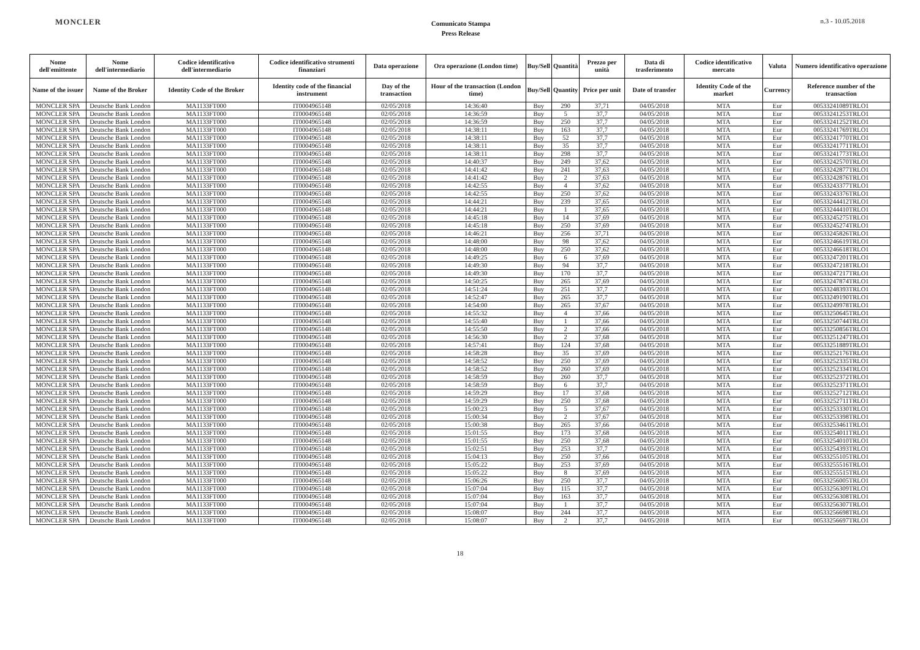MONCLER
Comunicato Stampa
Press Release
n.3 - 10.05.2018
| Nome dell'emittente | Nome dell'intermediario | Codice identificativo dell'intermediario | Codice identificativo strumenti finanziari | Data operazione | Ora operazione (London time) | Buy/Sell | Quantità | Prezzo per unità | Data di trasferimento | Codice identificativo mercato | Valuta | Numero identificativo operazione |
| --- | --- | --- | --- | --- | --- | --- | --- | --- | --- | --- | --- | --- |
| Name of the issuer | Name of the Broker | Identity Code of the Broker | Identity code of the financial instrument | Day of the transaction | Hour of the transaction (London time) | Buy/Sell | Quantity | Price per unit | Date of transfer | Identity Code of the market | Currency | Reference number of the transaction |
| MONCLER SPA | Deutsche Bank London | MA1133FT000 | IT0004965148 | 02/05/2018 | 14:36:40 | Buy | 290 | 37,71 | 04/05/2018 | MTA | Eur | 00533241089TRLO1 |
| MONCLER SPA | Deutsche Bank London | MA1133FT000 | IT0004965148 | 02/05/2018 | 14:36:59 | Buy | 5 | 37,7 | 04/05/2018 | MTA | Eur | 00533241253TRLO1 |
| MONCLER SPA | Deutsche Bank London | MA1133FT000 | IT0004965148 | 02/05/2018 | 14:36:59 | Buy | 250 | 37,7 | 04/05/2018 | MTA | Eur | 00533241252TRLO1 |
| MONCLER SPA | Deutsche Bank London | MA1133FT000 | IT0004965148 | 02/05/2018 | 14:38:11 | Buy | 163 | 37,7 | 04/05/2018 | MTA | Eur | 00533241769TRLO1 |
| MONCLER SPA | Deutsche Bank London | MA1133FT000 | IT0004965148 | 02/05/2018 | 14:38:11 | Buy | 52 | 37,7 | 04/05/2018 | MTA | Eur | 00533241770TRLO1 |
| MONCLER SPA | Deutsche Bank London | MA1133FT000 | IT0004965148 | 02/05/2018 | 14:38:11 | Buy | 35 | 37,7 | 04/05/2018 | MTA | Eur | 00533241771TRLO1 |
| MONCLER SPA | Deutsche Bank London | MA1133FT000 | IT0004965148 | 02/05/2018 | 14:38:11 | Buy | 298 | 37,7 | 04/05/2018 | MTA | Eur | 00533241773TRLO1 |
| MONCLER SPA | Deutsche Bank London | MA1133FT000 | IT0004965148 | 02/05/2018 | 14:40:37 | Buy | 249 | 37,62 | 04/05/2018 | MTA | Eur | 00533242570TRLO1 |
| MONCLER SPA | Deutsche Bank London | MA1133FT000 | IT0004965148 | 02/05/2018 | 14:41:42 | Buy | 241 | 37,63 | 04/05/2018 | MTA | Eur | 00533242877TRLO1 |
| MONCLER SPA | Deutsche Bank London | MA1133FT000 | IT0004965148 | 02/05/2018 | 14:41:42 | Buy | 2 | 37,63 | 04/05/2018 | MTA | Eur | 00533242876TRLO1 |
| MONCLER SPA | Deutsche Bank London | MA1133FT000 | IT0004965148 | 02/05/2018 | 14:42:55 | Buy | 4 | 37,62 | 04/05/2018 | MTA | Eur | 00533243377TRLO1 |
| MONCLER SPA | Deutsche Bank London | MA1133FT000 | IT0004965148 | 02/05/2018 | 14:42:55 | Buy | 250 | 37,62 | 04/05/2018 | MTA | Eur | 00533243376TRLO1 |
| MONCLER SPA | Deutsche Bank London | MA1133FT000 | IT0004965148 | 02/05/2018 | 14:44:21 | Buy | 239 | 37,65 | 04/05/2018 | MTA | Eur | 00533244412TRLO1 |
| MONCLER SPA | Deutsche Bank London | MA1133FT000 | IT0004965148 | 02/05/2018 | 14:44:21 | Buy | 1 | 37,65 | 04/05/2018 | MTA | Eur | 00533244410TRLO1 |
| MONCLER SPA | Deutsche Bank London | MA1133FT000 | IT0004965148 | 02/05/2018 | 14:45:18 | Buy | 14 | 37,69 | 04/05/2018 | MTA | Eur | 00533245275TRLO1 |
| MONCLER SPA | Deutsche Bank London | MA1133FT000 | IT0004965148 | 02/05/2018 | 14:45:18 | Buy | 250 | 37,69 | 04/05/2018 | MTA | Eur | 00533245274TRLO1 |
| MONCLER SPA | Deutsche Bank London | MA1133FT000 | IT0004965148 | 02/05/2018 | 14:46:21 | Buy | 256 | 37,71 | 04/05/2018 | MTA | Eur | 00533245826TRLO1 |
| MONCLER SPA | Deutsche Bank London | MA1133FT000 | IT0004965148 | 02/05/2018 | 14:48:00 | Buy | 98 | 37,62 | 04/05/2018 | MTA | Eur | 00533246619TRLO1 |
| MONCLER SPA | Deutsche Bank London | MA1133FT000 | IT0004965148 | 02/05/2018 | 14:48:00 | Buy | 250 | 37,62 | 04/05/2018 | MTA | Eur | 00533246618TRLO1 |
| MONCLER SPA | Deutsche Bank London | MA1133FT000 | IT0004965148 | 02/05/2018 | 14:49:25 | Buy | 6 | 37,69 | 04/05/2018 | MTA | Eur | 00533247201TRLO1 |
| MONCLER SPA | Deutsche Bank London | MA1133FT000 | IT0004965148 | 02/05/2018 | 14:49:30 | Buy | 94 | 37,7 | 04/05/2018 | MTA | Eur | 00533247218TRLO1 |
| MONCLER SPA | Deutsche Bank London | MA1133FT000 | IT0004965148 | 02/05/2018 | 14:49:30 | Buy | 170 | 37,7 | 04/05/2018 | MTA | Eur | 00533247217TRLO1 |
| MONCLER SPA | Deutsche Bank London | MA1133FT000 | IT0004965148 | 02/05/2018 | 14:50:25 | Buy | 265 | 37,69 | 04/05/2018 | MTA | Eur | 00533247874TRLO1 |
| MONCLER SPA | Deutsche Bank London | MA1133FT000 | IT0004965148 | 02/05/2018 | 14:51:24 | Buy | 251 | 37,7 | 04/05/2018 | MTA | Eur | 00533248393TRLO1 |
| MONCLER SPA | Deutsche Bank London | MA1133FT000 | IT0004965148 | 02/05/2018 | 14:52:47 | Buy | 265 | 37,7 | 04/05/2018 | MTA | Eur | 00533249190TRLO1 |
| MONCLER SPA | Deutsche Bank London | MA1133FT000 | IT0004965148 | 02/05/2018 | 14:54:00 | Buy | 265 | 37,67 | 04/05/2018 | MTA | Eur | 00533249978TRLO1 |
| MONCLER SPA | Deutsche Bank London | MA1133FT000 | IT0004965148 | 02/05/2018 | 14:55:32 | Buy | 4 | 37,66 | 04/05/2018 | MTA | Eur | 00533250645TRLO1 |
| MONCLER SPA | Deutsche Bank London | MA1133FT000 | IT0004965148 | 02/05/2018 | 14:55:40 | Buy | 1 | 37,66 | 04/05/2018 | MTA | Eur | 00533250744TRLO1 |
| MONCLER SPA | Deutsche Bank London | MA1133FT000 | IT0004965148 | 02/05/2018 | 14:55:50 | Buy | 2 | 37,66 | 04/05/2018 | MTA | Eur | 00533250856TRLO1 |
| MONCLER SPA | Deutsche Bank London | MA1133FT000 | IT0004965148 | 02/05/2018 | 14:56:30 | Buy | 2 | 37,68 | 04/05/2018 | MTA | Eur | 00533251247TRLO1 |
| MONCLER SPA | Deutsche Bank London | MA1133FT000 | IT0004965148 | 02/05/2018 | 14:57:41 | Buy | 124 | 37,68 | 04/05/2018 | MTA | Eur | 00533251889TRLO1 |
| MONCLER SPA | Deutsche Bank London | MA1133FT000 | IT0004965148 | 02/05/2018 | 14:58:28 | Buy | 35 | 37,69 | 04/05/2018 | MTA | Eur | 00533252176TRLO1 |
| MONCLER SPA | Deutsche Bank London | MA1133FT000 | IT0004965148 | 02/05/2018 | 14:58:52 | Buy | 250 | 37,69 | 04/05/2018 | MTA | Eur | 00533252335TRLO1 |
| MONCLER SPA | Deutsche Bank London | MA1133FT000 | IT0004965148 | 02/05/2018 | 14:58:52 | Buy | 260 | 37,69 | 04/05/2018 | MTA | Eur | 00533252334TRLO1 |
| MONCLER SPA | Deutsche Bank London | MA1133FT000 | IT0004965148 | 02/05/2018 | 14:58:59 | Buy | 260 | 37,7 | 04/05/2018 | MTA | Eur | 00533252372TRLO1 |
| MONCLER SPA | Deutsche Bank London | MA1133FT000 | IT0004965148 | 02/05/2018 | 14:58:59 | Buy | 6 | 37,7 | 04/05/2018 | MTA | Eur | 00533252371TRLO1 |
| MONCLER SPA | Deutsche Bank London | MA1133FT000 | IT0004965148 | 02/05/2018 | 14:59:29 | Buy | 17 | 37,68 | 04/05/2018 | MTA | Eur | 00533252712TRLO1 |
| MONCLER SPA | Deutsche Bank London | MA1133FT000 | IT0004965148 | 02/05/2018 | 14:59:29 | Buy | 250 | 37,68 | 04/05/2018 | MTA | Eur | 00533252711TRLO1 |
| MONCLER SPA | Deutsche Bank London | MA1133FT000 | IT0004965148 | 02/05/2018 | 15:00:23 | Buy | 5 | 37,67 | 04/05/2018 | MTA | Eur | 00533253330TRLO1 |
| MONCLER SPA | Deutsche Bank London | MA1133FT000 | IT0004965148 | 02/05/2018 | 15:00:34 | Buy | 2 | 37,67 | 04/05/2018 | MTA | Eur | 00533253398TRLO1 |
| MONCLER SPA | Deutsche Bank London | MA1133FT000 | IT0004965148 | 02/05/2018 | 15:00:38 | Buy | 265 | 37,66 | 04/05/2018 | MTA | Eur | 00533253461TRLO1 |
| MONCLER SPA | Deutsche Bank London | MA1133FT000 | IT0004965148 | 02/05/2018 | 15:01:55 | Buy | 173 | 37,68 | 04/05/2018 | MTA | Eur | 00533254011TRLO1 |
| MONCLER SPA | Deutsche Bank London | MA1133FT000 | IT0004965148 | 02/05/2018 | 15:01:55 | Buy | 250 | 37,68 | 04/05/2018 | MTA | Eur | 00533254010TRLO1 |
| MONCLER SPA | Deutsche Bank London | MA1133FT000 | IT0004965148 | 02/05/2018 | 15:02:51 | Buy | 253 | 37,7 | 04/05/2018 | MTA | Eur | 00533254393TRLO1 |
| MONCLER SPA | Deutsche Bank London | MA1133FT000 | IT0004965148 | 02/05/2018 | 15:04:13 | Buy | 250 | 37,66 | 04/05/2018 | MTA | Eur | 00533255105TRLO1 |
| MONCLER SPA | Deutsche Bank London | MA1133FT000 | IT0004965148 | 02/05/2018 | 15:05:22 | Buy | 253 | 37,69 | 04/05/2018 | MTA | Eur | 00533255516TRLO1 |
| MONCLER SPA | Deutsche Bank London | MA1133FT000 | IT0004965148 | 02/05/2018 | 15:05:22 | Buy | 8 | 37,69 | 04/05/2018 | MTA | Eur | 00533255515TRLO1 |
| MONCLER SPA | Deutsche Bank London | MA1133FT000 | IT0004965148 | 02/05/2018 | 15:06:26 | Buy | 250 | 37,7 | 04/05/2018 | MTA | Eur | 00533256005TRLO1 |
| MONCLER SPA | Deutsche Bank London | MA1133FT000 | IT0004965148 | 02/05/2018 | 15:07:04 | Buy | 115 | 37,7 | 04/05/2018 | MTA | Eur | 00533256309TRLO1 |
| MONCLER SPA | Deutsche Bank London | MA1133FT000 | IT0004965148 | 02/05/2018 | 15:07:04 | Buy | 163 | 37,7 | 04/05/2018 | MTA | Eur | 00533256308TRLO1 |
| MONCLER SPA | Deutsche Bank London | MA1133FT000 | IT0004965148 | 02/05/2018 | 15:07:04 | Buy | 1 | 37,7 | 04/05/2018 | MTA | Eur | 00533256307TRLO1 |
| MONCLER SPA | Deutsche Bank London | MA1133FT000 | IT0004965148 | 02/05/2018 | 15:08:07 | Buy | 244 | 37,7 | 04/05/2018 | MTA | Eur | 00533256698TRLO1 |
| MONCLER SPA | Deutsche Bank London | MA1133FT000 | IT0004965148 | 02/05/2018 | 15:08:07 | Buy | 2 | 37,7 | 04/05/2018 | MTA | Eur | 00533256697TRLO1 |
18